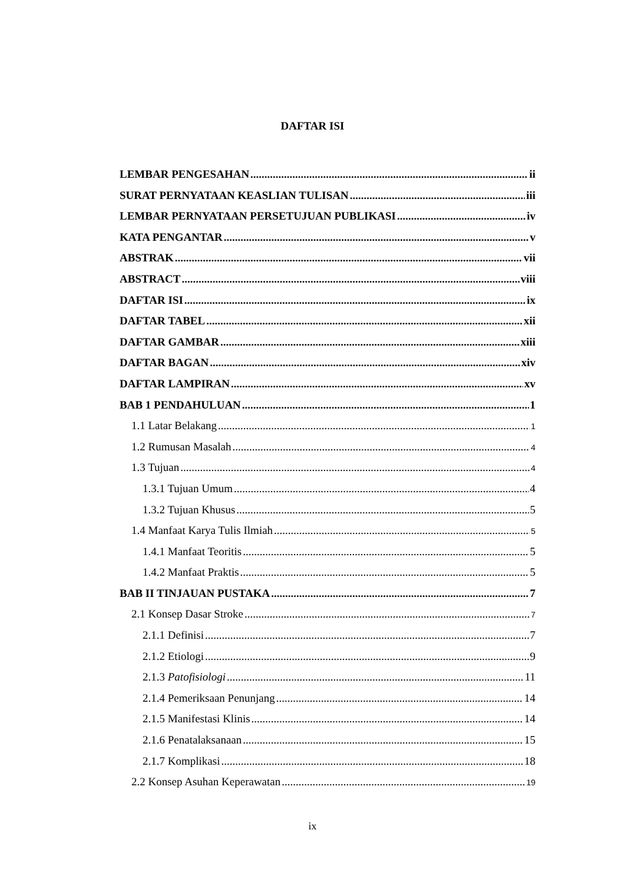DAFTAR ISI
LEMBAR PENGESAHAN ii
SURAT PERNYATAAN KEASLIAN TULISAN iii
LEMBAR PERNYATAAN PERSETUJUAN PUBLIKASI iv
KATA PENGANTAR v
ABSTRAK vii
ABSTRACT viii
DAFTAR ISI ix
DAFTAR TABEL xii
DAFTAR GAMBAR xiii
DAFTAR BAGAN xiv
DAFTAR LAMPIRAN xv
BAB 1 PENDAHULUAN 1
1.1 Latar Belakang 1
1.2 Rumusan Masalah 4
1.3 Tujuan 4
1.3.1 Tujuan Umum 4
1.3.2 Tujuan Khusus 5
1.4 Manfaat Karya Tulis Ilmiah 5
1.4.1 Manfaat Teoritis 5
1.4.2 Manfaat Praktis 5
BAB II TINJAUAN PUSTAKA 7
2.1 Konsep Dasar Stroke 7
2.1.1 Definisi 7
2.1.2 Etiologi 9
2.1.3 Patofisiologi 11
2.1.4 Pemeriksaan Penunjang 14
2.1.5 Manifestasi Klinis 14
2.1.6 Penatalaksanaan 15
2.1.7 Komplikasi 18
2.2 Konsep Asuhan Keperawatan 19
ix